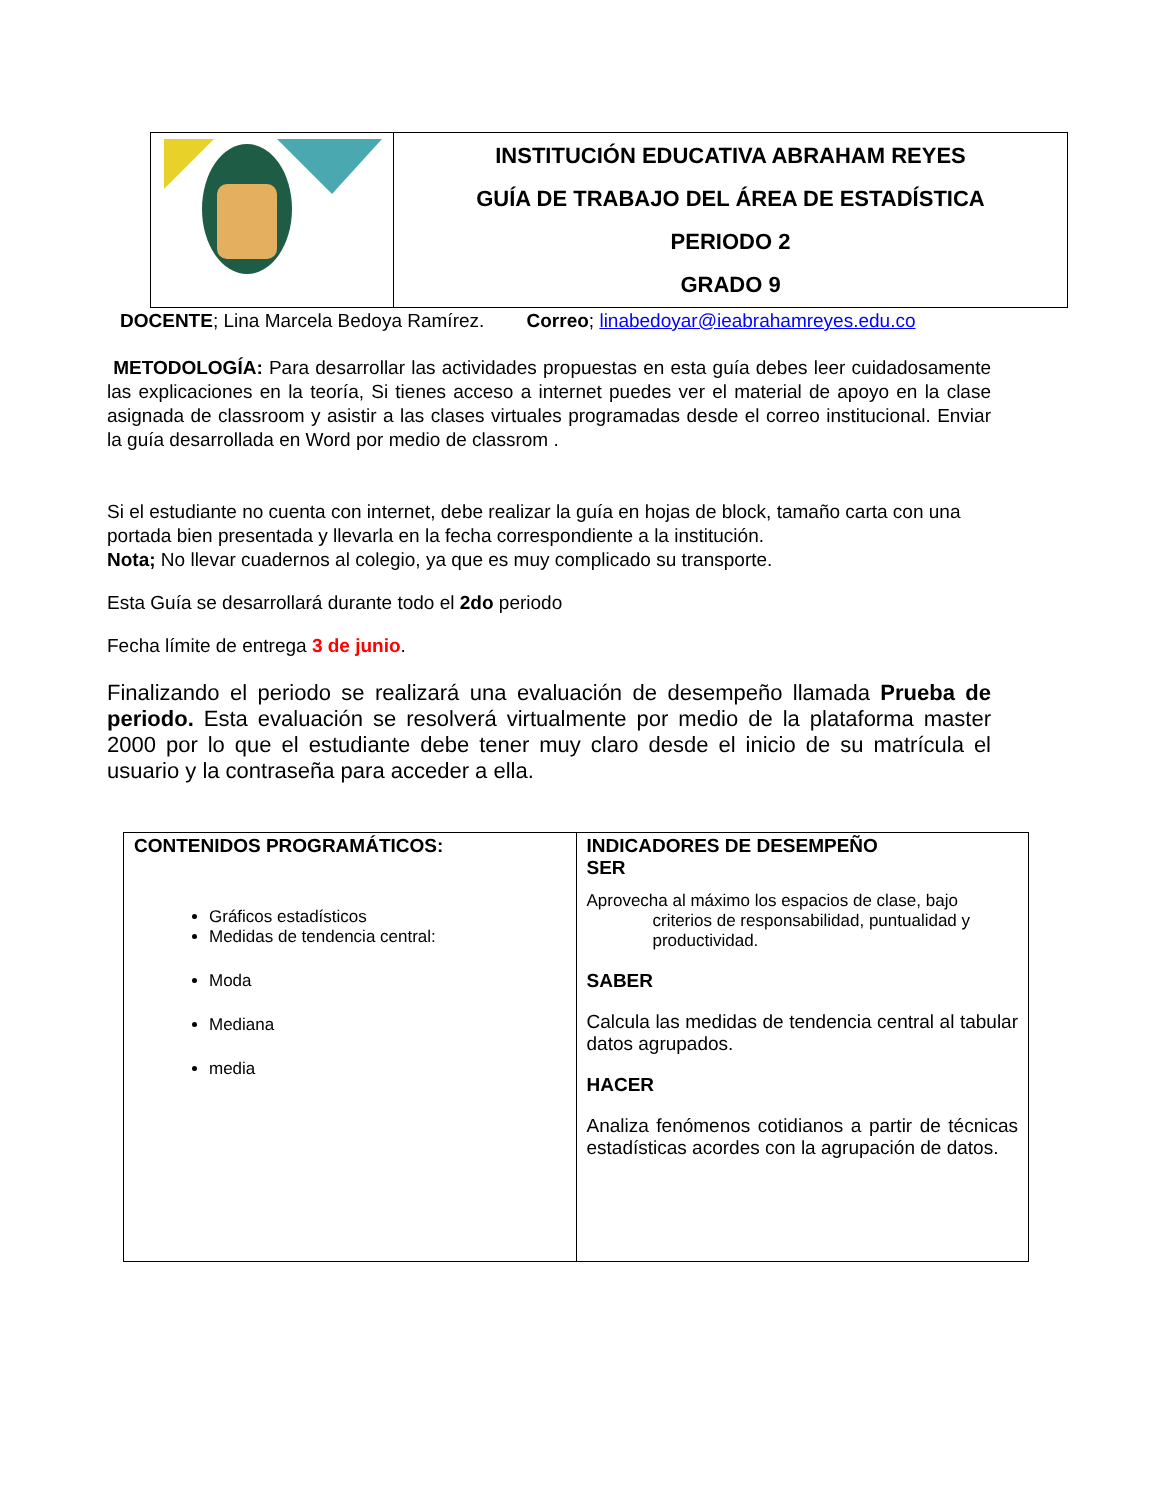| | INSTITUCIÓN EDUCATIVA ABRAHAM REYES GUÍA DE TRABAJO DEL ÁREA DE ESTADÍSTICA PERIODO 2 GRADO 9 |
DOCENTE; Lina Marcela Bedoya Ramírez. Correo; linabedoyar@ieabrahamreyes.edu.co
METODOLOGÍA: Para desarrollar las actividades propuestas en esta guía debes leer cuidadosamente las explicaciones en la teoría, Si tienes acceso a internet puedes ver el material de apoyo en la clase asignada de classroom y asistir a las clases virtuales programadas desde el correo institucional. Enviar la guía desarrollada en Word por medio de classrom .
Si el estudiante no cuenta con internet, debe realizar la guía en hojas de block, tamaño carta con una portada bien presentada y llevarla en la fecha correspondiente a la institución.
Nota; No llevar cuadernos al colegio, ya que es muy complicado su transporte.
Esta Guía se desarrollará durante todo el 2do periodo
Fecha límite de entrega 3 de junio.
Finalizando el periodo se realizará una evaluación de desempeño llamada Prueba de periodo. Esta evaluación se resolverá virtualmente por medio de la plataforma master 2000 por lo que el estudiante debe tener muy claro desde el inicio de su matrícula el usuario y la contraseña para acceder a ella.
| CONTENIDOS PROGRAMÁTICOS: Gráficos estadísticos Medidas de tendencia central: Moda Mediana media | INDICADORES DE DESEMPEÑO SER Aprovecha al máximo los espacios de clase, bajo criterios de responsabilidad, puntualidad y productividad. SABER Calcula las medidas de tendencia central al tabular datos agrupados. HACER Analiza fenómenos cotidianos a partir de técnicas estadísticas acordes con la agrupación de datos. |